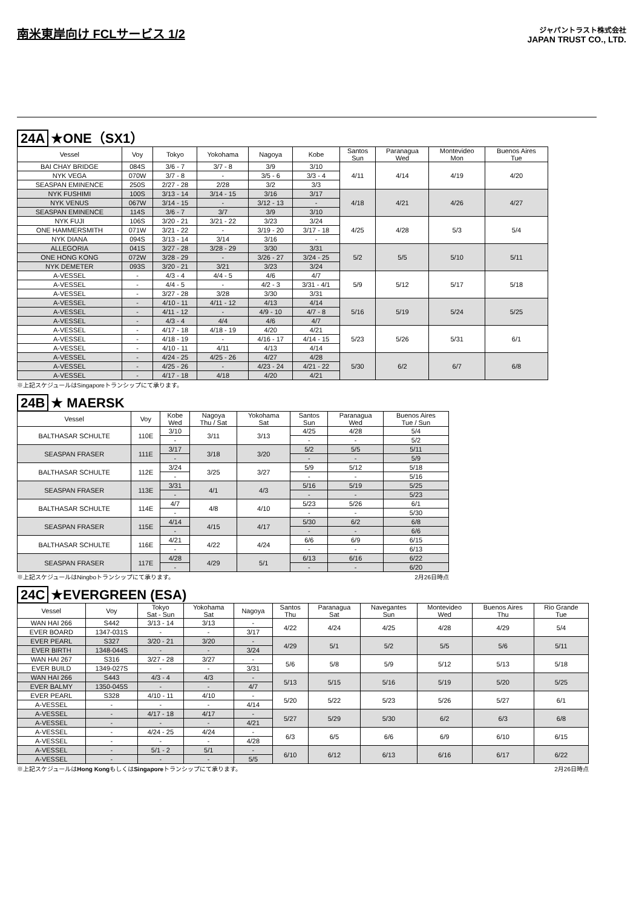南米東岸向け FCLサービス 1/2
ジャパントラスト株式会社
JAPAN TRUST CO., LTD.
24A ★ONE（SX1）
| Vessel | Voy | Tokyo | Yokohama | Nagoya | Kobe | Santos Sun | Paranagua Wed | Montevideo Mon | Buenos Aires Tue |
| --- | --- | --- | --- | --- | --- | --- | --- | --- | --- |
| BAI CHAY BRIDGE | 084S | 3/6 - 7 | 3/7 - 8 | 3/9 | 3/10 | 4/11 | 4/14 | 4/19 | 4/20 |
| NYK VEGA | 070W | 3/7 - 8 | - | 3/5 - 6 | 3/3 - 4 | | | | |
| SEASPAN EMINENCE | 250S | 2/27 - 28 | 2/28 | 3/2 | 3/3 | | | | |
| NYK FUSHIMI | 100S | 3/13 - 14 | 3/14 - 15 | 3/16 | 3/17 | 4/18 | 4/21 | 4/26 | 4/27 |
| NYK VENUS | 067W | 3/14 - 15 | - | 3/12 - 13 | - | | | | |
| SEASPAN EMINENCE | 114S | 3/6 - 7 | 3/7 | 3/9 | 3/10 | | | | |
| NYK FUJI | 106S | 3/20 - 21 | 3/21 - 22 | 3/23 | 3/24 | 4/25 | 4/28 | 5/3 | 5/4 |
| ONE HAMMERSMITH | 071W | 3/21 - 22 | - | 3/19 - 20 | 3/17 - 18 | | | | |
| NYK DIANA | 094S | 3/13 - 14 | 3/14 | 3/16 | - | | | | |
| ALLEGORIA | 041S | 3/27 - 28 | 3/28 - 29 | 3/30 | 3/31 | 5/2 | 5/5 | 5/10 | 5/11 |
| ONE HONG KONG | 072W | 3/28 - 29 | - | 3/26 - 27 | 3/24 - 25 | | | | |
| NYK DEMETER | 093S | 3/20 - 21 | 3/21 | 3/23 | 3/24 | | | | |
| A-VESSEL | - | 4/3 - 4 | 4/4 - 5 | 4/6 | 4/7 | 5/9 | 5/12 | 5/17 | 5/18 |
| A-VESSEL | - | 4/4 - 5 | - | 4/2 - 3 | 3/31 - 4/1 | | | | |
| A-VESSEL | - | 3/27 - 28 | 3/28 | 3/30 | 3/31 | | | | |
| A-VESSEL | - | 4/10 - 11 | 4/11 - 12 | 4/13 | 4/14 | 5/16 | 5/19 | 5/24 | 5/25 |
| A-VESSEL | - | 4/11 - 12 | - | 4/9 - 10 | 4/7 - 8 | | | | |
| A-VESSEL | - | 4/3 - 4 | 4/4 | 4/6 | 4/7 | | | | |
| A-VESSEL | - | 4/17 - 18 | 4/18 - 19 | 4/20 | 4/21 | 5/23 | 5/26 | 5/31 | 6/1 |
| A-VESSEL | - | 4/18 - 19 | - | 4/16 - 17 | 4/14 - 15 | | | | |
| A-VESSEL | - | 4/10 - 11 | 4/11 | 4/13 | 4/14 | | | | |
| A-VESSEL | - | 4/24 - 25 | 4/25 - 26 | 4/27 | 4/28 | 5/30 | 6/2 | 6/7 | 6/8 |
| A-VESSEL | - | 4/25 - 26 | - | 4/23 - 24 | 4/21 - 22 | | | | |
| A-VESSEL | - | 4/17 - 18 | 4/18 | 4/20 | 4/21 | | | | |
※上記スケジュールはSingaporeトランシップにて承ります。
24B ★ MAERSK
| Vessel | Voy | Kobe Wed | Nagoya Thu / Sat | Yokohama Sat | Santos Sun | Paranagua Wed | Buenos Aires Tue / Sun |
| --- | --- | --- | --- | --- | --- | --- | --- |
| BALTHASAR SCHULTE | 110E | 3/10 | 3/11 | 3/13 | 4/25 | 4/28 | 5/4 |
| | | - | | | - | - | 5/2 |
| SEASPAN FRASER | 111E | 3/17 | 3/18 | 3/20 | 5/2 | 5/5 | 5/11 |
| | | - | | | - | - | 5/9 |
| BALTHASAR SCHULTE | 112E | 3/24 | 3/25 | 3/27 | 5/9 | 5/12 | 5/18 |
| | | - | | | - | - | 5/16 |
| SEASPAN FRASER | 113E | 3/31 | 4/1 | 4/3 | 5/16 | 5/19 | 5/25 |
| | | - | | | - | - | 5/23 |
| BALTHASAR SCHULTE | 114E | 4/7 | 4/8 | 4/10 | 5/23 | 5/26 | 6/1 |
| | | - | | | - | - | 5/30 |
| SEASPAN FRASER | 115E | 4/14 | 4/15 | 4/17 | 5/30 | 6/2 | 6/8 |
| | | - | | | - | - | 6/6 |
| BALTHASAR SCHULTE | 116E | 4/21 | 4/22 | 4/24 | 6/6 | 6/9 | 6/15 |
| | | - | | | - | - | 6/13 |
| SEASPAN FRASER | 117E | 4/28 | 4/29 | 5/1 | 6/13 | 6/16 | 6/22 |
| | | - | | | - | - | 6/20 |
※上記スケジュールはNingboトランシップにて承ります。 2月26日時点
24C ★EVERGREEN (ESA)
| Vessel | Voy | Tokyo Sat - Sun | Yokohama Sat | Nagoya | Santos Thu | Paranagua Sat | Navegantes Sun | Montevideo Wed | Buenos Aires Thu | Rio Grande Tue |
| --- | --- | --- | --- | --- | --- | --- | --- | --- | --- | --- |
| WAN HAI 266 | S442 | 3/13 - 14 | 3/13 | - | 4/22 | 4/24 | 4/25 | 4/28 | 4/29 | 5/4 |
| EVER BOARD | 1347-031S | - | - | 3/17 | | | | | | |
| EVER PEARL | S327 | 3/20 - 21 | 3/20 | - | 4/29 | 5/1 | 5/2 | 5/5 | 5/6 | 5/11 |
| EVER BIRTH | 1348-044S | - | - | 3/24 | | | | | | |
| WAN HAI 267 | S316 | 3/27 - 28 | 3/27 | - | 5/6 | 5/8 | 5/9 | 5/12 | 5/13 | 5/18 |
| EVER BUILD | 1349-027S | - | - | 3/31 | | | | | | |
| WAN HAI 266 | S443 | 4/3 - 4 | 4/3 | - | 5/13 | 5/15 | 5/16 | 5/19 | 5/20 | 5/25 |
| EVER BALMY | 1350-045S | - | - | 4/7 | | | | | | |
| EVER PEARL | S328 | 4/10 - 11 | 4/10 | - | 5/20 | 5/22 | 5/23 | 5/26 | 5/27 | 6/1 |
| A-VESSEL | - | - | - | 4/14 | | | | | | |
| A-VESSEL | - | 4/17 - 18 | 4/17 | - | 5/27 | 5/29 | 5/30 | 6/2 | 6/3 | 6/8 |
| A-VESSEL | - | - | - | 4/21 | | | | | | |
| A-VESSEL | - | 4/24 - 25 | 4/24 | - | 6/3 | 6/5 | 6/6 | 6/9 | 6/10 | 6/15 |
| A-VESSEL | - | - | - | 4/28 | | | | | | |
| A-VESSEL | - | 5/1 - 2 | 5/1 | - | 6/10 | 6/12 | 6/13 | 6/16 | 6/17 | 6/22 |
| A-VESSEL | - | - | - | 5/5 | | | | | | |
※上記スケジュールはHong KongもしくはSingaporeトランシップにて承ります。 2月26日時点